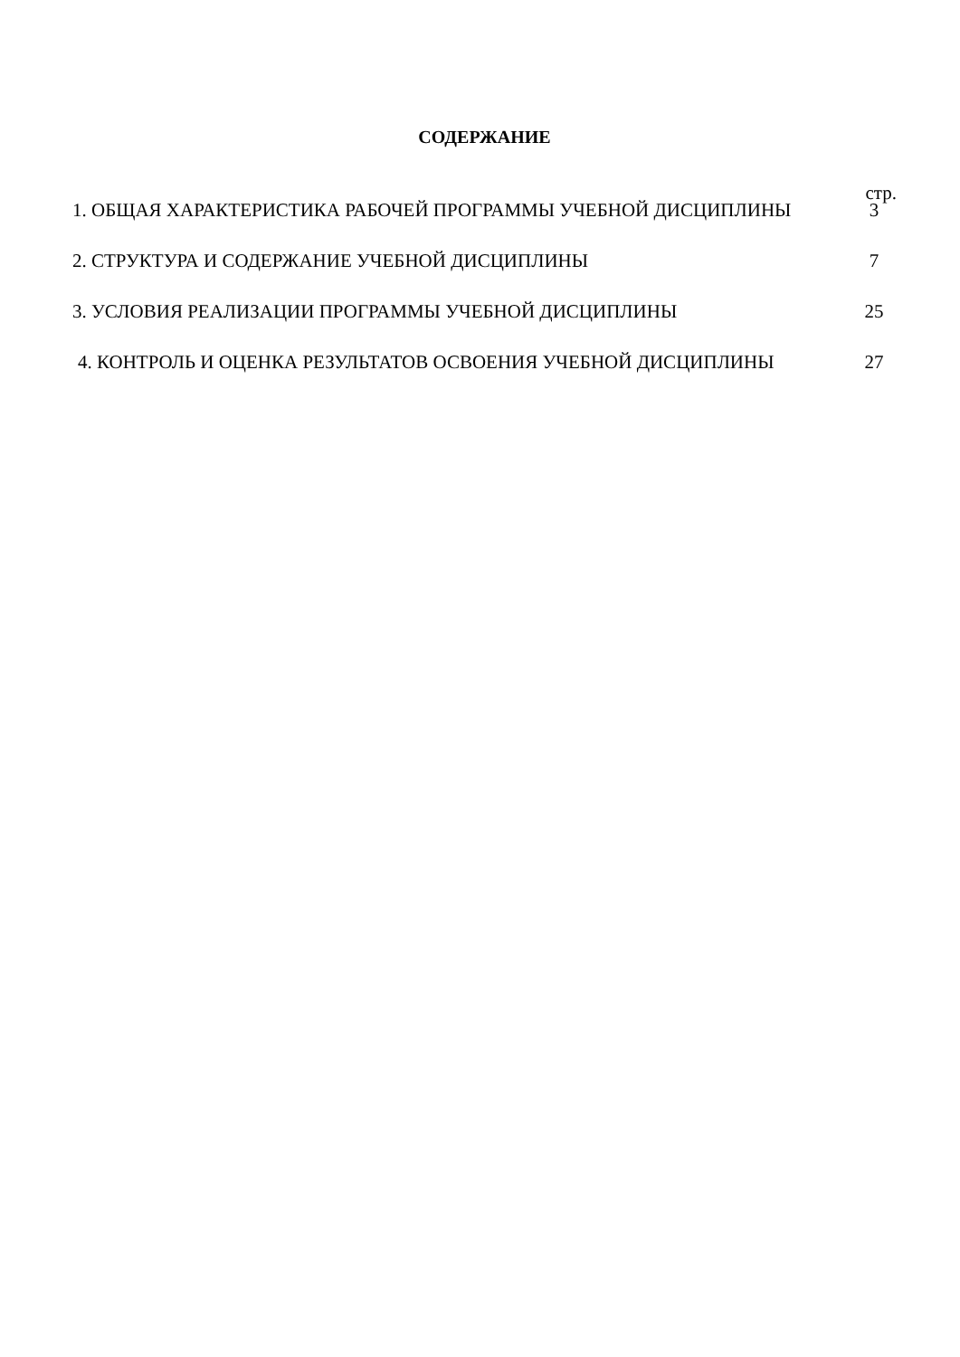СОДЕРЖАНИЕ
стр.
1. ОБЩАЯ ХАРАКТЕРИСТИКА РАБОЧЕЙ ПРОГРАММЫ УЧЕБНОЙ ДИСЦИПЛИНЫ
3
2. СТРУКТУРА И СОДЕРЖАНИЕ УЧЕБНОЙ ДИСЦИПЛИНЫ
7
3. УСЛОВИЯ РЕАЛИЗАЦИИ ПРОГРАММЫ УЧЕБНОЙ ДИСЦИПЛИНЫ
25
4. КОНТРОЛЬ И ОЦЕНКА РЕЗУЛЬТАТОВ ОСВОЕНИЯ УЧЕБНОЙ ДИСЦИПЛИНЫ
27